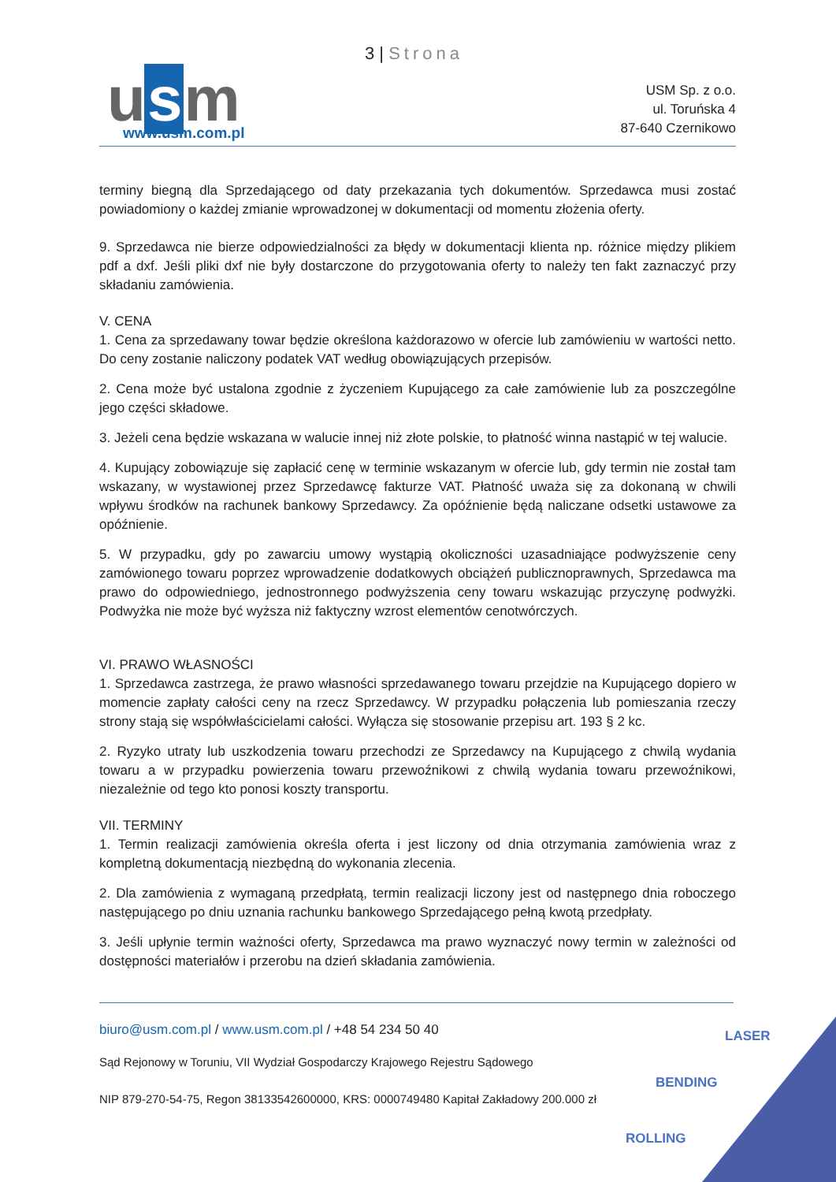3 | Strona
u s m www.usm.com.pl
USM Sp. z o.o.
ul. Toruńska 4
87-640 Czernikowo
terminy biegną dla Sprzedającego od daty przekazania tych dokumentów. Sprzedawca musi zostać powiadomiony o każdej zmianie wprowadzonej w dokumentacji od momentu złożenia oferty.
9. Sprzedawca nie bierze odpowiedzialności za błędy w dokumentacji klienta np. różnice między plikiem pdf a dxf. Jeśli pliki dxf nie były dostarczone do przygotowania oferty to należy ten fakt zaznaczyć przy składaniu zamówienia.
V. CENA
1. Cena za sprzedawany towar będzie określona każdorazowo w ofercie lub zamówieniu w wartości netto. Do ceny zostanie naliczony podatek VAT według obowiązujących przepisów.
2. Cena może być ustalona zgodnie z życzeniem Kupującego za całe zamówienie lub za poszczególne jego części składowe.
3. Jeżeli cena będzie wskazana w walucie innej niż złote polskie, to płatność winna nastąpić w tej walucie.
4. Kupujący zobowiązuje się zapłacić cenę w terminie wskazanym w ofercie lub, gdy termin nie został tam wskazany, w wystawionej przez Sprzedawcę fakturze VAT. Płatność uważa się za dokonaną w chwili wpływu środków na rachunek bankowy Sprzedawcy. Za opóźnienie będą naliczane odsetki ustawowe za opóźnienie.
5. W przypadku, gdy po zawarciu umowy wystąpią okoliczności uzasadniające podwyższenie ceny zamówionego towaru poprzez wprowadzenie dodatkowych obciążeń publicznoprawnych, Sprzedawca ma prawo do odpowiedniego, jednostronnego podwyższenia ceny towaru wskazując przyczynę podwyżki. Podwyżka nie może być wyższa niż faktyczny wzrost elementów cenotwórczych.
VI. PRAWO WŁASNOŚCI
1. Sprzedawca zastrzega, że prawo własności sprzedawanego towaru przejdzie na Kupującego dopiero w momencie zapłaty całości ceny na rzecz Sprzedawcy. W przypadku połączenia lub pomieszania rzeczy strony stają się współwłaścicielami całości. Wyłącza się stosowanie przepisu art. 193 § 2 kc.
2. Ryzyko utraty lub uszkodzenia towaru przechodzi ze Sprzedawcy na Kupującego z chwilą wydania towaru a w przypadku powierzenia towaru przewoźnikowi z chwilą wydania towaru przewoźnikowi, niezależnie od tego kto ponosi koszty transportu.
VII. TERMINY
1. Termin realizacji zamówienia określa oferta i jest liczony od dnia otrzymania zamówienia wraz z kompletną dokumentacją niezbędną do wykonania zlecenia.
2. Dla zamówienia z wymaganą przedpłatą, termin realizacji liczony jest od następnego dnia roboczego następującego po dniu uznania rachunku bankowego Sprzedającego pełną kwotą przedpłaty.
3. Jeśli upłynie termin ważności oferty, Sprzedawca ma prawo wyznaczyć nowy termin w zależności od dostępności materiałów i przerobu na dzień składania zamówienia.
biuro@usm.com.pl / www.usm.com.pl / +48 54 234 50 40
Sąd Rejonowy w Toruniu, VII Wydział Gospodarczy Krajowego Rejestru Sądowego
NIP 879-270-54-75, Regon 38133542600000, KRS: 0000749480 Kapitał Zakładowy 200.000 zł
LASER
BENDING
ROLLING